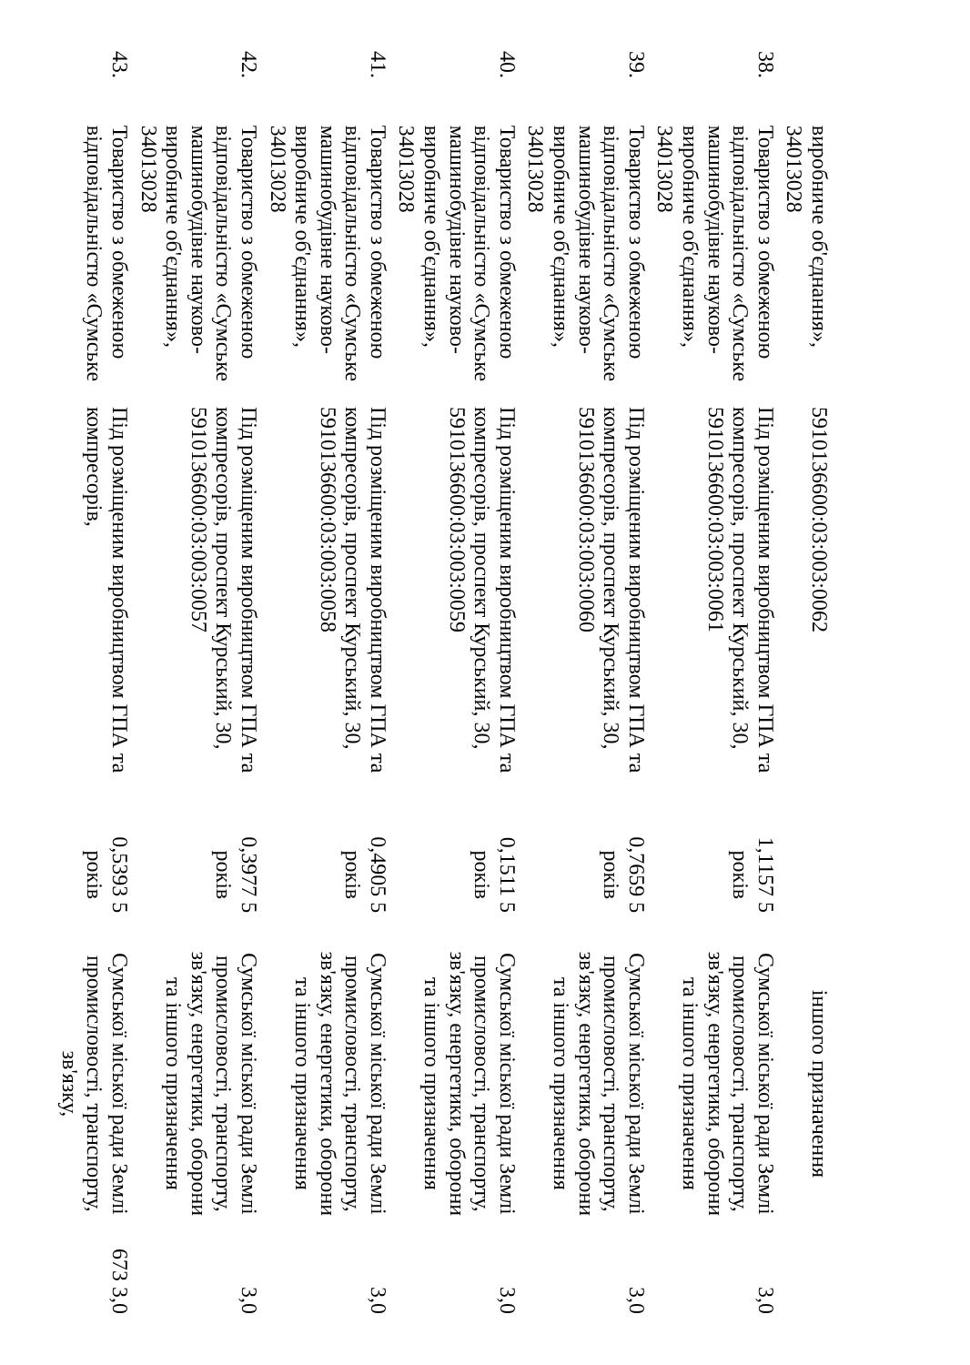| | виробниче об'єднання», 34013028 | 5910136600:03:003:0062 | | іншого призначення | |
| 38. | Товариство з обмеженою відповідальністю «Сумське машинобудівне науково-виробниче об'єднання», 34013028 | Під розміщеним виробництвом ГПА та компресорів, проспект Курський, 30, 5910136600:03:003:0061 | 1,1157 5 років | Сумської міської ради Землі промисловості, транспорту, зв'язку, енергетики, оборони та іншого призначення | 3,0 |
| 39. | Товариство з обмеженою відповідальністю «Сумське машинобудівне науково-виробниче об'єднання», 34013028 | Під розміщеним виробництвом ГПА та компресорів, проспект Курський, 30, 5910136600:03:003:0060 | 0,7659 5 років | Сумської міської ради Землі промисловості, транспорту, зв'язку, енергетики, оборони та іншого призначення | 3,0 |
| 40. | Товариство з обмеженою відповідальністю «Сумське машинобудівне науково-виробниче об'єднання», 34013028 | Під розміщеним виробництвом ГПА та компресорів, проспект Курський, 30, 5910136600:03:003:0059 | 0,1511 5 років | Сумської міської ради Землі промисловості, транспорту, зв'язку, енергетики, оборони та іншого призначення | 3,0 |
| 41. | Товариство з обмеженою відповідальністю «Сумське машинобудівне науково-виробниче об'єднання», 34013028 | Під розміщеним виробництвом ГПА та компресорів, проспект Курський, 30, 5910136600:03:003:0058 | 0,4905 5 років | Сумської міської ради Землі промисловості, транспорту, зв'язку, енергетики, оборони та іншого призначення | 3,0 |
| 42. | Товариство з обмеженою відповідальністю «Сумське машинобудівне науково-виробниче об'єднання», 34013028 | Під розміщеним виробництвом ГПА та компресорів, проспект Курський, 30, 5910136600:03:003:0057 | 0,3977 5 років | Сумської міської ради Землі промисловості, транспорту, зв'язку, енергетики, оборони та іншого призначення | 3,0 |
| 43. | Товариство з обмеженою відповідальністю «Сумське | Під розміщеним виробництвом ГПА та компресорів, | 0,5393 5 років | Сумської міської ради Землі промисловості, транспорту, зв'язку, | 673 3,0 |